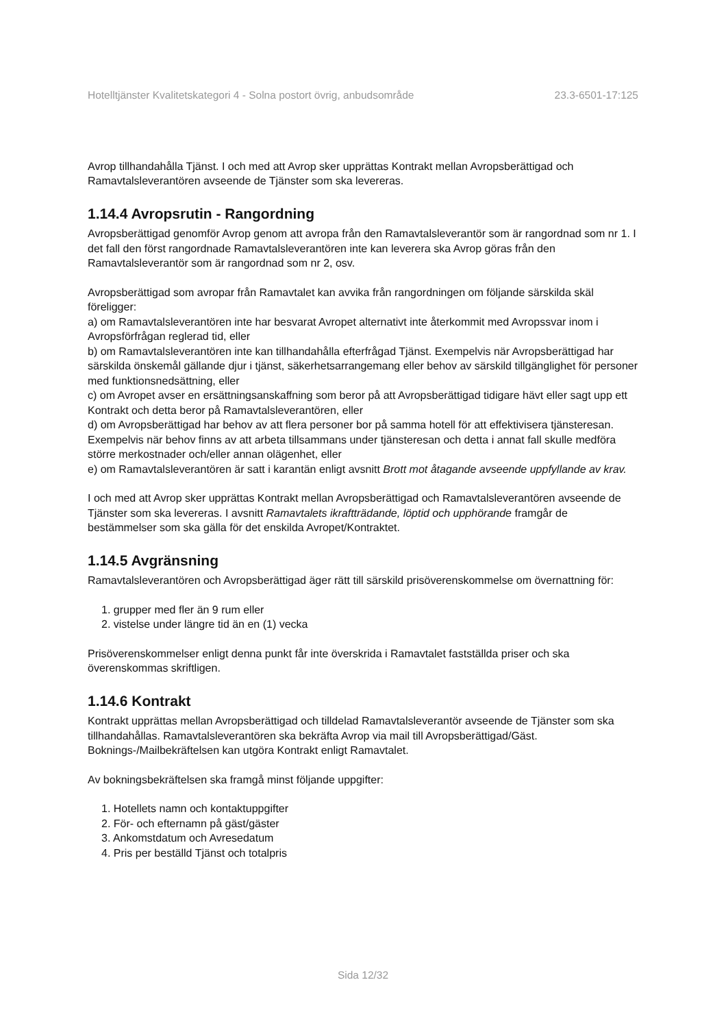Hotelltjänster Kvalitetskategori 4 - Solna postort övrig, anbudsområde 23.3-6501-17:125
Avrop tillhandahålla Tjänst. I och med att Avrop sker upprättas Kontrakt mellan Avropsberättigad och Ramavtalsleverantören avseende de Tjänster som ska levereras.
1.14.4 Avropsrutin - Rangordning
Avropsberättigad genomför Avrop genom att avropa från den Ramavtalsleverantör som är rangordnad som nr 1. I det fall den först rangordnade Ramavtalsleverantören inte kan leverera ska Avrop göras från den Ramavtalsleverantör som är rangordnad som nr 2, osv.
Avropsberättigad som avropar från Ramavtalet kan avvika från rangordningen om följande särskilda skäl föreligger:
a) om Ramavtalsleverantören inte har besvarat Avropet alternativt inte återkommit med Avropssvar inom i Avropsförfrågan reglerad tid, eller
b) om Ramavtalsleverantören inte kan tillhandahålla efterfrågad Tjänst. Exempelvis när Avropsberättigad har särskilda önskemål gällande djur i tjänst, säkerhetsarrangemang eller behov av särskild tillgänglighet för personer med funktionsnedsättning, eller
c) om Avropet avser en ersättningsanskaffning som beror på att Avropsberättigad tidigare hävt eller sagt upp ett Kontrakt och detta beror på Ramavtalsleverantören, eller
d) om Avropsberättigad har behov av att flera personer bor på samma hotell för att effektivisera tjänsteresan. Exempelvis när behov finns av att arbeta tillsammans under tjänsteresan och detta i annat fall skulle medföra större merkostnader och/eller annan olägenhet, eller
e) om Ramavtalsleverantören är satt i karantän enligt avsnitt Brott mot åtagande avseende uppfyllande av krav.
I och med att Avrop sker upprättas Kontrakt mellan Avropsberättigad och Ramavtalsleverantören avseende de Tjänster som ska levereras. I avsnitt Ramavtalets ikraftträdande, löptid och upphörande framgår de bestämmelser som ska gälla för det enskilda Avropet/Kontraktet.
1.14.5 Avgränsning
Ramavtalsleverantören och Avropsberättigad äger rätt till särskild prisöverenskommelse om övernattning för:
1. grupper med fler än 9 rum eller
2. vistelse under längre tid än en (1) vecka
Prisöverenskommelser enligt denna punkt får inte överskrida i Ramavtalet fastställda priser och ska överenskommas skriftligen.
1.14.6 Kontrakt
Kontrakt upprättas mellan Avropsberättigad och tilldelad Ramavtalsleverantör avseende de Tjänster som ska tillhandahållas. Ramavtalsleverantören ska bekräfta Avrop via mail till Avropsberättigad/Gäst. Boknings-/Mailbekräftelsen kan utgöra Kontrakt enligt Ramavtalet.
Av bokningsbekräftelsen ska framgå minst följande uppgifter:
1. Hotellets namn och kontaktuppgifter
2. För- och efternamn på gäst/gäster
3. Ankomstdatum och Avresedatum
4. Pris per beställd Tjänst och totalpris
Sida 12/32